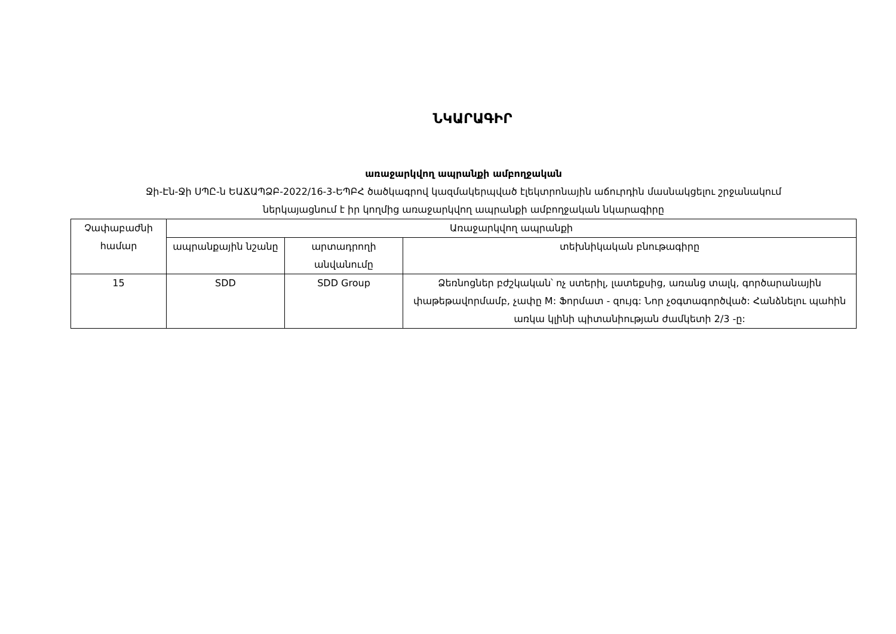ՆԿԱՐԱԳԻՐ
առաջարկվող ապրանքի ամբողջական
Ջի-Էն-Ջի ՍՊԸ-ն ԵԱՃԱՊՁԲ-2022/16-3-ԵՊԲՀ ծածկագրով կազմակերպված էլեկտրոնային աճուրդին մասնակցելու շրջանակում
ներկայացնում է իր կողմից առաջարկվող ապրանքի ամբողջական նկարագիրը
| Չափաբաժնի համար | Առաջարկվող ապրանքի | | |
| --- | --- | --- | --- |
| | ապրանքային նշանը | արտադրողի անվանումը | տեխնիկական բնութագիրը |
| 15 | SDD | SDD Group | Ձեռնոցներ բժշկական՝ ոչ ստերիլ, լատեքսից, առանց տալկ, գործարանային փաթեթավորմամբ, չափը M: Ֆորմատ - զույգ: Նոր չօգտագործված: Հանձնելու պահին առկա կլինի պիտանիության ժամկետի 2/3 -ը: |